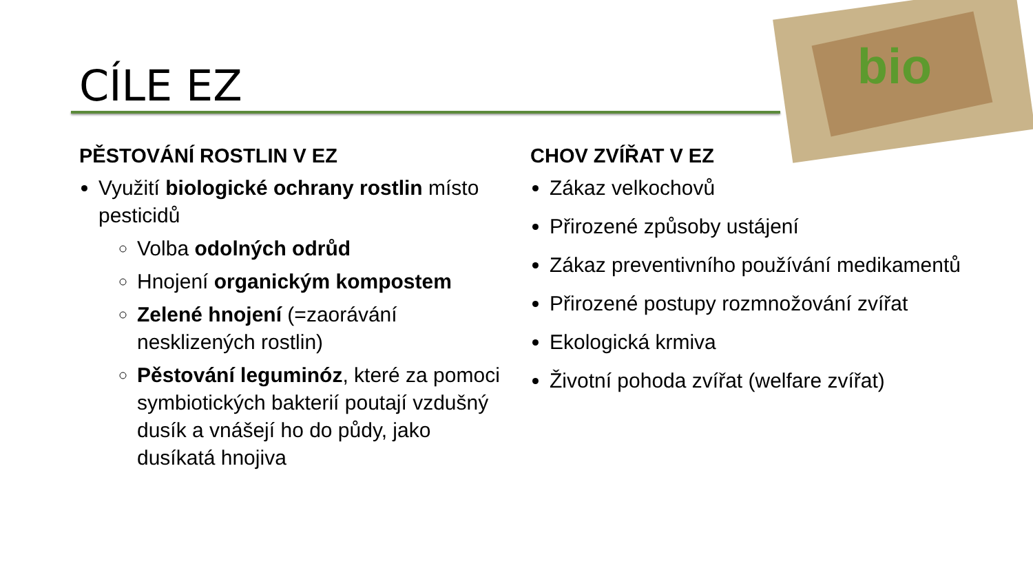CÍLE EZ bio
PĚSTOVÁNÍ ROSTLIN V EZ
Využití biologické ochrany rostlin místo pesticidů
Volba odolných odrůd
Hnojení organickým kompostem
Zelené hnojení (=zaorávání nesklizených rostlin)
Pěstování leguminóz, které za pomoci symbiotických bakterií poutají vzdušný dusík a vnášejí ho do půdy, jako dusíkatá hnojiva
CHOV ZVÍŘAT V EZ
Zákaz velkochovů
Přirozené způsoby ustájení
Zákaz preventivního používání medikamentů
Přirozené postupy rozmnožování zvířat
Ekologická krmiva
Životní pohoda zvířat (welfare zvířat)